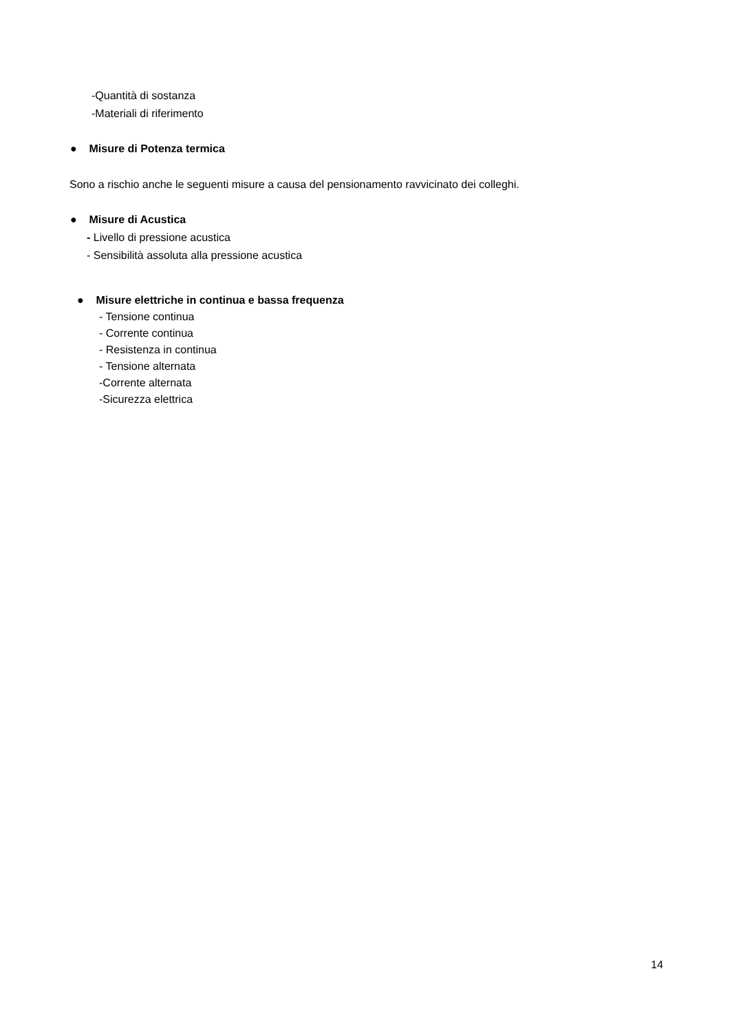-Quantità di sostanza
-Materiali di riferimento
● Misure di Potenza termica
Sono a rischio anche le seguenti misure a causa del pensionamento ravvicinato dei colleghi.
● Misure di Acustica
- Livello di pressione acustica
- Sensibilità assoluta alla pressione acustica
● Misure elettriche in continua e bassa frequenza
- Tensione continua
- Corrente continua
- Resistenza in continua
- Tensione alternata
-Corrente alternata
-Sicurezza elettrica
14